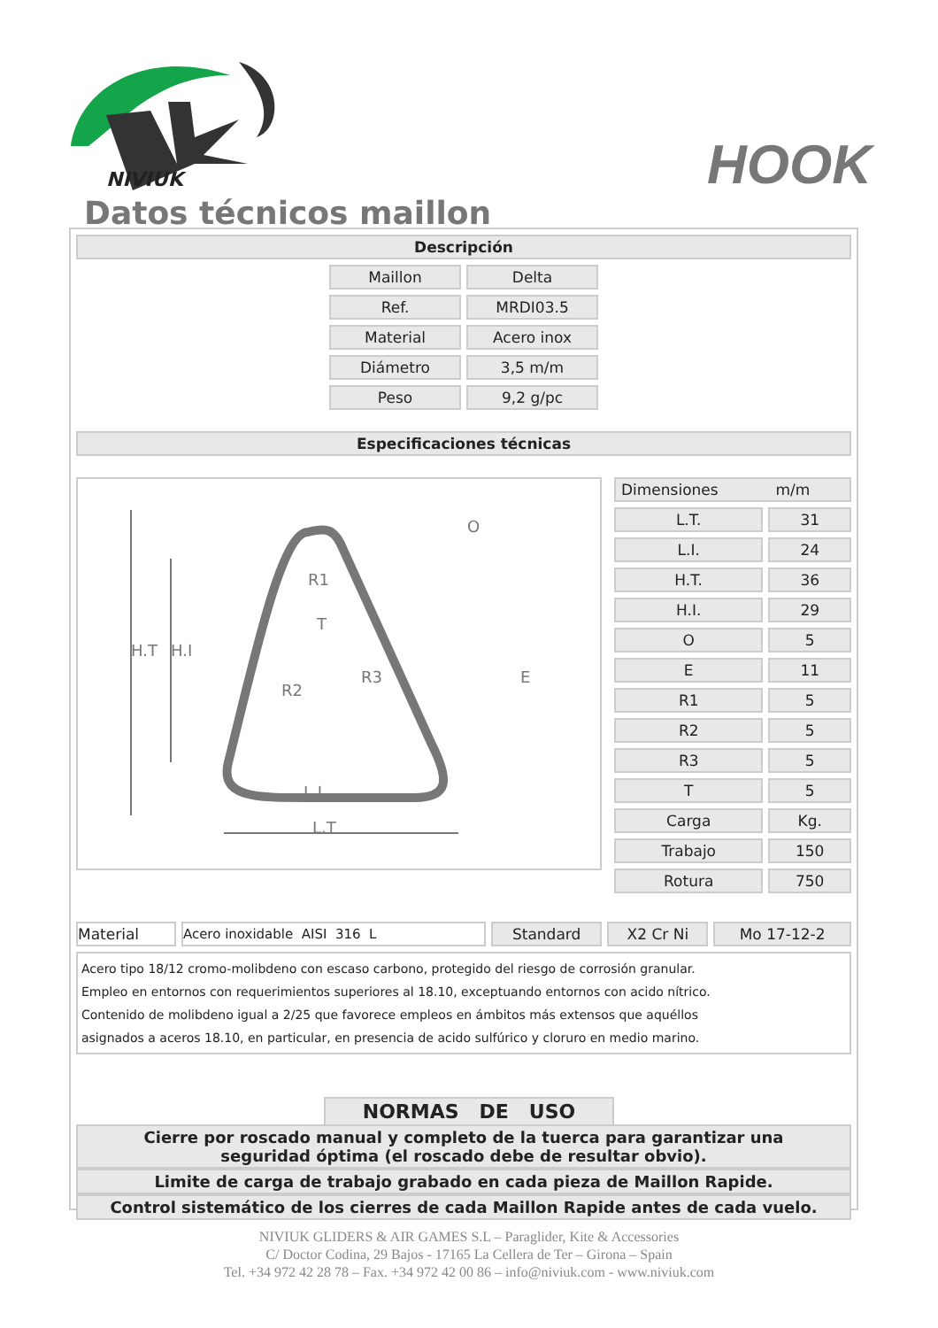NIVIUK
HOOK
Datos técnicos maillon
Descripción
| Maillon | Delta |
| Ref. | MRDI03.5 |
| Material | Acero inox |
| Diámetro | 3,5 m/m |
| Peso | 9,2 g/pc |
Especificaciones técnicas
L.I
L.T
H.T
H.I
R1
R2
R3
T
O
E
| Dimensiones m/m | |
| L.T. | 31 |
| L.I. | 24 |
| H.T. | 36 |
| H.I. | 29 |
| O | 5 |
| E | 11 |
| R1 | 5 |
| R2 | 5 |
| R3 | 5 |
| T | 5 |
| Carga | Kg. |
| Trabajo | 150 |
| Rotura | 750 |
| Material | Acero inoxidable AISI 316 L | Standard | X2 Cr Ni | Mo 17-12-2 |
Acero tipo 18/12 cromo-molibdeno con escaso carbono, protegido del riesgo de corrosión granular.
Empleo en entornos con requerimientos superiores al 18.10, exceptuando entornos con acido nítrico.
Contenido de molibdeno igual a 2/25 que favorece empleos en ámbitos más extensos que aquéllos
asignados a aceros 18.10, en particular, en presencia de acido sulfúrico y cloruro en medio marino.
NORMAS DE USO
Cierre por roscado manual y completo de la tuerca para garantizar una
seguridad óptima (el roscado debe de resultar obvio).
Limite de carga de trabajo grabado en cada pieza de Maillon Rapide.
Control sistemático de los cierres de cada Maillon Rapide antes de cada vuelo.
NIVIUK GLIDERS & AIR GAMES S.L – Paraglider, Kite & Accessories
C/ Doctor Codina, 29 Bajos - 17165 La Cellera de Ter – Girona – Spain
Tel. +34 972 42 28 78 – Fax. +34 972 42 00 86 – info@niviuk.com - www.niviuk.com